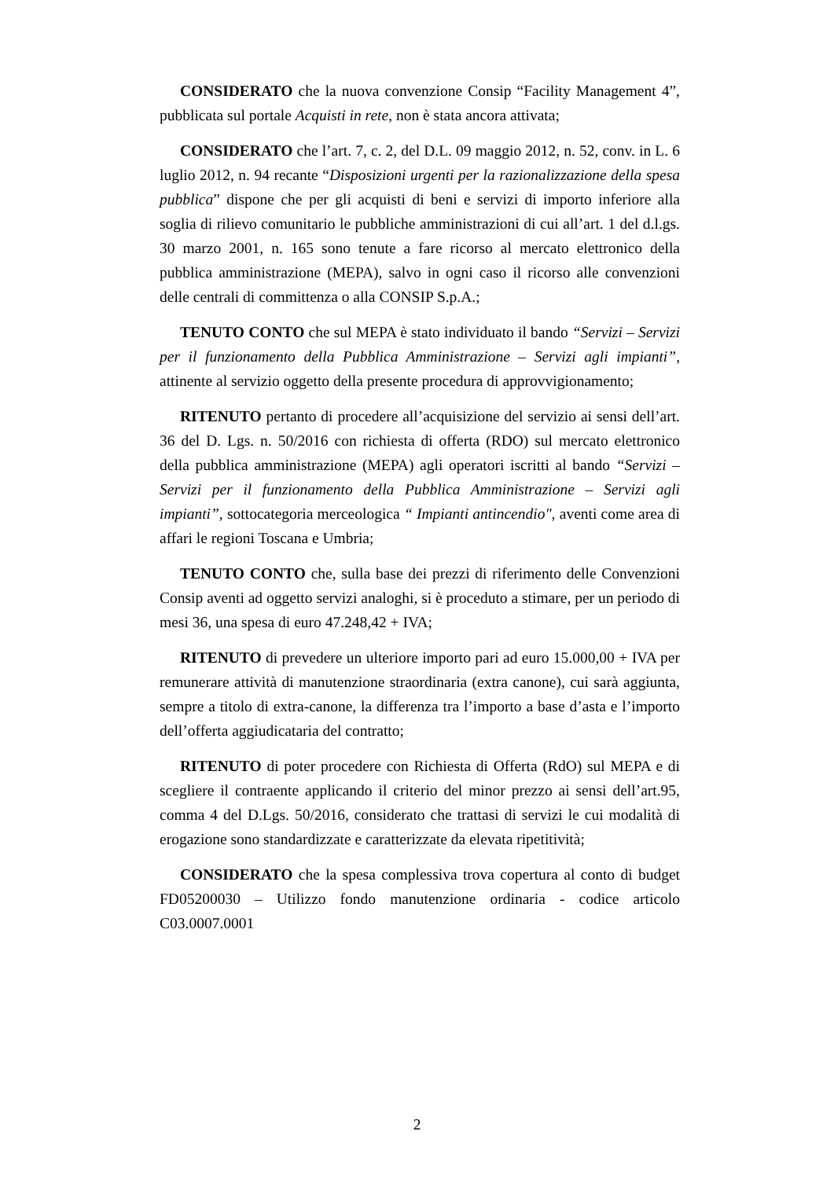CONSIDERATO che la nuova convenzione Consip “Facility Management 4”, pubblicata sul portale Acquisti in rete, non è stata ancora attivata;
CONSIDERATO che l’art. 7, c. 2, del D.L. 09 maggio 2012, n. 52, conv. in L. 6 luglio 2012, n. 94 recante “Disposizioni urgenti per la razionalizzazione della spesa pubblica” dispone che per gli acquisti di beni e servizi di importo inferiore alla soglia di rilievo comunitario le pubbliche amministrazioni di cui all’art. 1 del d.l.gs. 30 marzo 2001, n. 165 sono tenute a fare ricorso al mercato elettronico della pubblica amministrazione (MEPA), salvo in ogni caso il ricorso alle convenzioni delle centrali di committenza o alla CONSIP S.p.A.;
TENUTO CONTO che sul MEPA è stato individuato il bando “Servizi – Servizi per il funzionamento della Pubblica Amministrazione – Servizi agli impianti”, attinente al servizio oggetto della presente procedura di approvvigionamento;
RITENUTO pertanto di procedere all’acquisizione del servizio ai sensi dell’art. 36 del D. Lgs. n. 50/2016 con richiesta di offerta (RDO) sul mercato elettronico della pubblica amministrazione (MEPA) agli operatori iscritti al bando “Servizi – Servizi per il funzionamento della Pubblica Amministrazione – Servizi agli impianti”, sottocategoria merceologica “ Impianti antincendio", aventi come area di affari le regioni Toscana e Umbria;
TENUTO CONTO che, sulla base dei prezzi di riferimento delle Convenzioni Consip aventi ad oggetto servizi analoghi, si è proceduto a stimare, per un periodo di mesi 36, una spesa di euro 47.248,42 + IVA;
RITENUTO di prevedere un ulteriore importo pari ad euro 15.000,00 + IVA per remunerare attività di manutenzione straordinaria (extra canone), cui sarà aggiunta, sempre a titolo di extra-canone, la differenza tra l’importo a base d’asta e l’importo dell’offerta aggiudicataria del contratto;
RITENUTO di poter procedere con Richiesta di Offerta (RdO) sul MEPA e di scegliere il contraente applicando il criterio del minor prezzo ai sensi dell’art.95, comma 4 del D.Lgs. 50/2016, considerato che trattasi di servizi le cui modalità di erogazione sono standardizzate e caratterizzate da elevata ripetitività;
CONSIDERATO che la spesa complessiva trova copertura al conto di budget FD05200030 – Utilizzo fondo manutenzione ordinaria - codice articolo C03.0007.0001
2